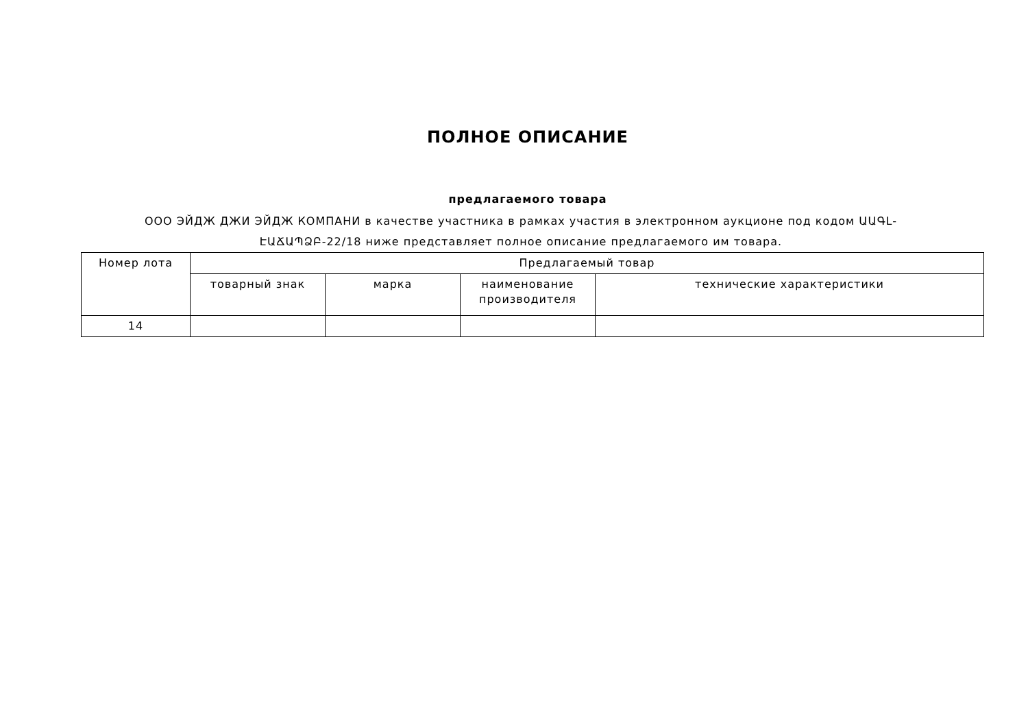ПОЛНОЕ ОПИСАНИЕ
предлагаемого товара
ООО ЭЙДЖ ДЖИ ЭЙДЖ КОМПАНИ в качестве участника в рамках участия в электронном аукционе под кодом ԱԱԳԼ-ԷԱՃԱՊՁԲ-22/18 ниже представляет полное описание предлагаемого им товара.
| Номер лота | Предлагаемый товар | | | |
| --- | --- | --- | --- | --- |
| | товарный знак | марка | наименование производителя | технические характеристики |
| 14 | | | | |